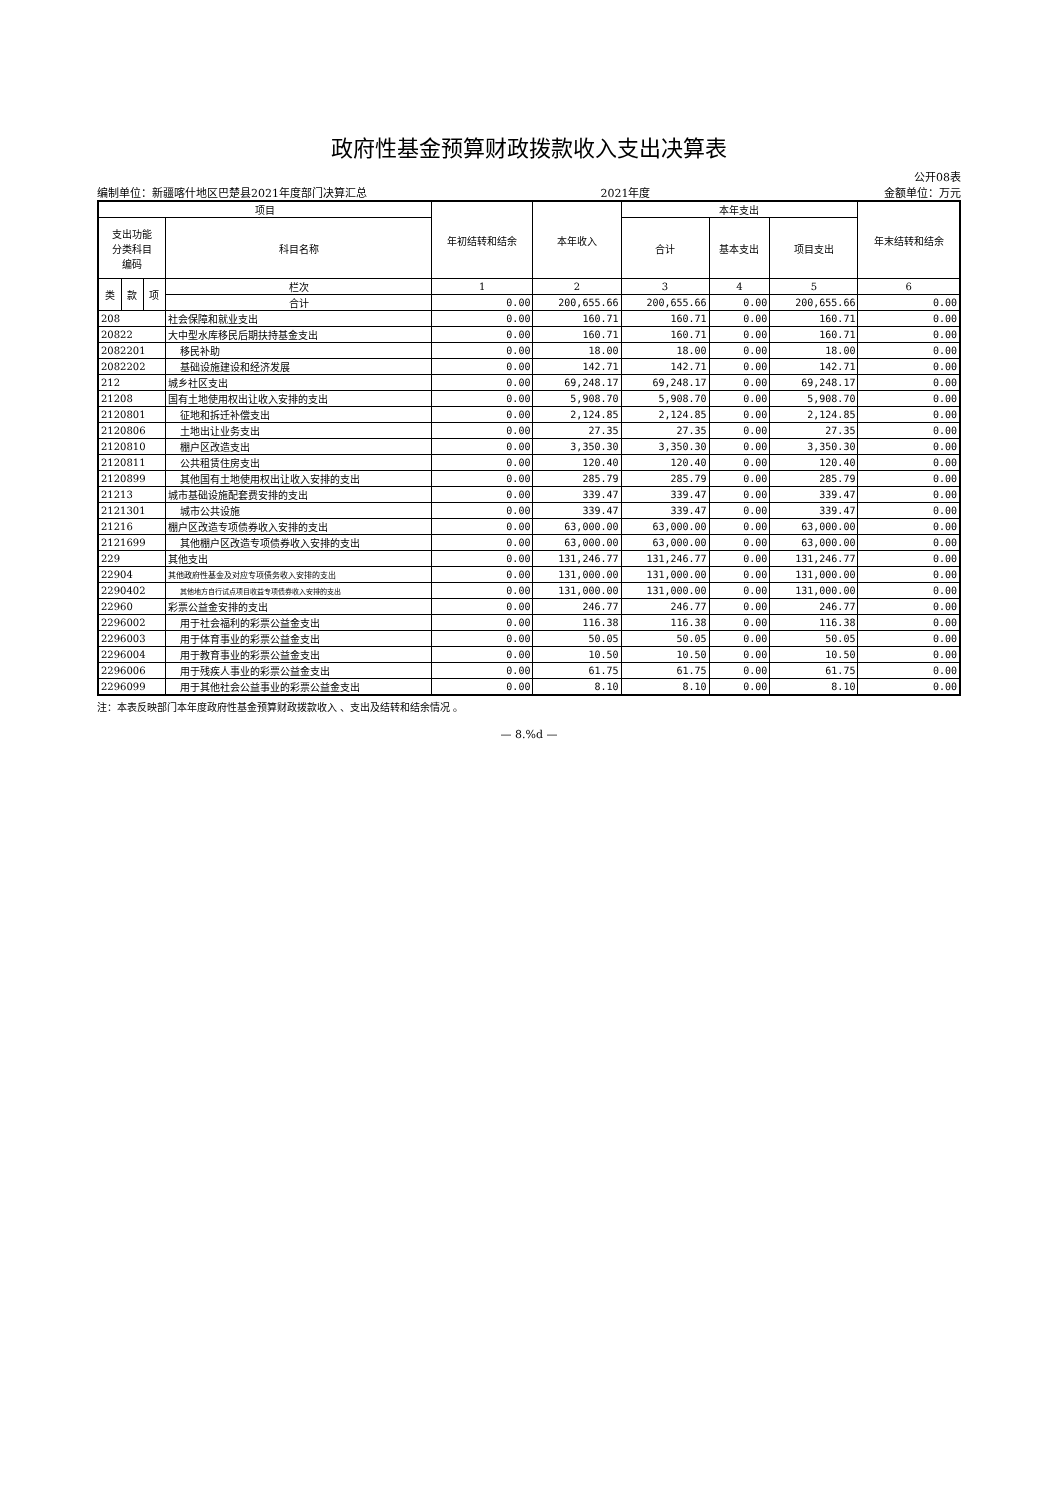政府性基金预算财政拨款收入支出决算表
公开08表
编制单位：新疆喀什地区巴楚县2021年度部门决算汇总 2021年度 金额单位：万元
| 项目 | | | | 年初结转和结余 | 本年收入 | 本年支出 | | | 年末结转和结余 |
| --- | --- | --- | --- | --- | --- | --- | --- | --- | --- |
| 支出功能 分类科目 编码 | | | 科目名称 | | | 合计 | 基本支出 | 项目支出 | |
| 类 | 款 | 项 | 栏次 | 1 | 2 | 3 | 4 | 5 | 6 |
| | | | 合计 | 0.00 | 200,655.66 | 200,655.66 | 0.00 | 200,655.66 | 0.00 |
| 208 | | | 社会保障和就业支出 | 0.00 | 160.71 | 160.71 | 0.00 | 160.71 | 0.00 |
| 20822 | | | 大中型水库移民后期扶持基金支出 | 0.00 | 160.71 | 160.71 | 0.00 | 160.71 | 0.00 |
| 2082201 | | | 移民补助 | 0.00 | 18.00 | 18.00 | 0.00 | 18.00 | 0.00 |
| 2082202 | | | 基础设施建设和经济发展 | 0.00 | 142.71 | 142.71 | 0.00 | 142.71 | 0.00 |
| 212 | | | 城乡社区支出 | 0.00 | 69,248.17 | 69,248.17 | 0.00 | 69,248.17 | 0.00 |
| 21208 | | | 国有土地使用权出让收入安排的支出 | 0.00 | 5,908.70 | 5,908.70 | 0.00 | 5,908.70 | 0.00 |
| 2120801 | | | 征地和拆迁补偿支出 | 0.00 | 2,124.85 | 2,124.85 | 0.00 | 2,124.85 | 0.00 |
| 2120806 | | | 土地出让业务支出 | 0.00 | 27.35 | 27.35 | 0.00 | 27.35 | 0.00 |
| 2120810 | | | 棚户区改造支出 | 0.00 | 3,350.30 | 3,350.30 | 0.00 | 3,350.30 | 0.00 |
| 2120811 | | | 公共租赁住房支出 | 0.00 | 120.40 | 120.40 | 0.00 | 120.40 | 0.00 |
| 2120899 | | | 其他国有土地使用权出让收入安排的支出 | 0.00 | 285.79 | 285.79 | 0.00 | 285.79 | 0.00 |
| 21213 | | | 城市基础设施配套费安排的支出 | 0.00 | 339.47 | 339.47 | 0.00 | 339.47 | 0.00 |
| 2121301 | | | 城市公共设施 | 0.00 | 339.47 | 339.47 | 0.00 | 339.47 | 0.00 |
| 21216 | | | 棚户区改造专项债券收入安排的支出 | 0.00 | 63,000.00 | 63,000.00 | 0.00 | 63,000.00 | 0.00 |
| 2121699 | | | 其他棚户区改造专项债券收入安排的支出 | 0.00 | 63,000.00 | 63,000.00 | 0.00 | 63,000.00 | 0.00 |
| 229 | | | 其他支出 | 0.00 | 131,246.77 | 131,246.77 | 0.00 | 131,246.77 | 0.00 |
| 22904 | | | 其他政府性基金及对应专项债务收入安排的支出 | 0.00 | 131,000.00 | 131,000.00 | 0.00 | 131,000.00 | 0.00 |
| 2290402 | | | 其他地方自行试点项目收益专项债券收入安排的支出 | 0.00 | 131,000.00 | 131,000.00 | 0.00 | 131,000.00 | 0.00 |
| 22960 | | | 彩票公益金安排的支出 | 0.00 | 246.77 | 246.77 | 0.00 | 246.77 | 0.00 |
| 2296002 | | | 用于社会福利的彩票公益金支出 | 0.00 | 116.38 | 116.38 | 0.00 | 116.38 | 0.00 |
| 2296003 | | | 用于体育事业的彩票公益金支出 | 0.00 | 50.05 | 50.05 | 0.00 | 50.05 | 0.00 |
| 2296004 | | | 用于教育事业的彩票公益金支出 | 0.00 | 10.50 | 10.50 | 0.00 | 10.50 | 0.00 |
| 2296006 | | | 用于残疾人事业的彩票公益金支出 | 0.00 | 61.75 | 61.75 | 0.00 | 61.75 | 0.00 |
| 2296099 | | | 用于其他社会公益事业的彩票公益金支出 | 0.00 | 8.10 | 8.10 | 0.00 | 8.10 | 0.00 |
注：本表反映部门本年度政府性基金预算财政拨款收入 、支出及结转和结余情况 。
— 8.%d —